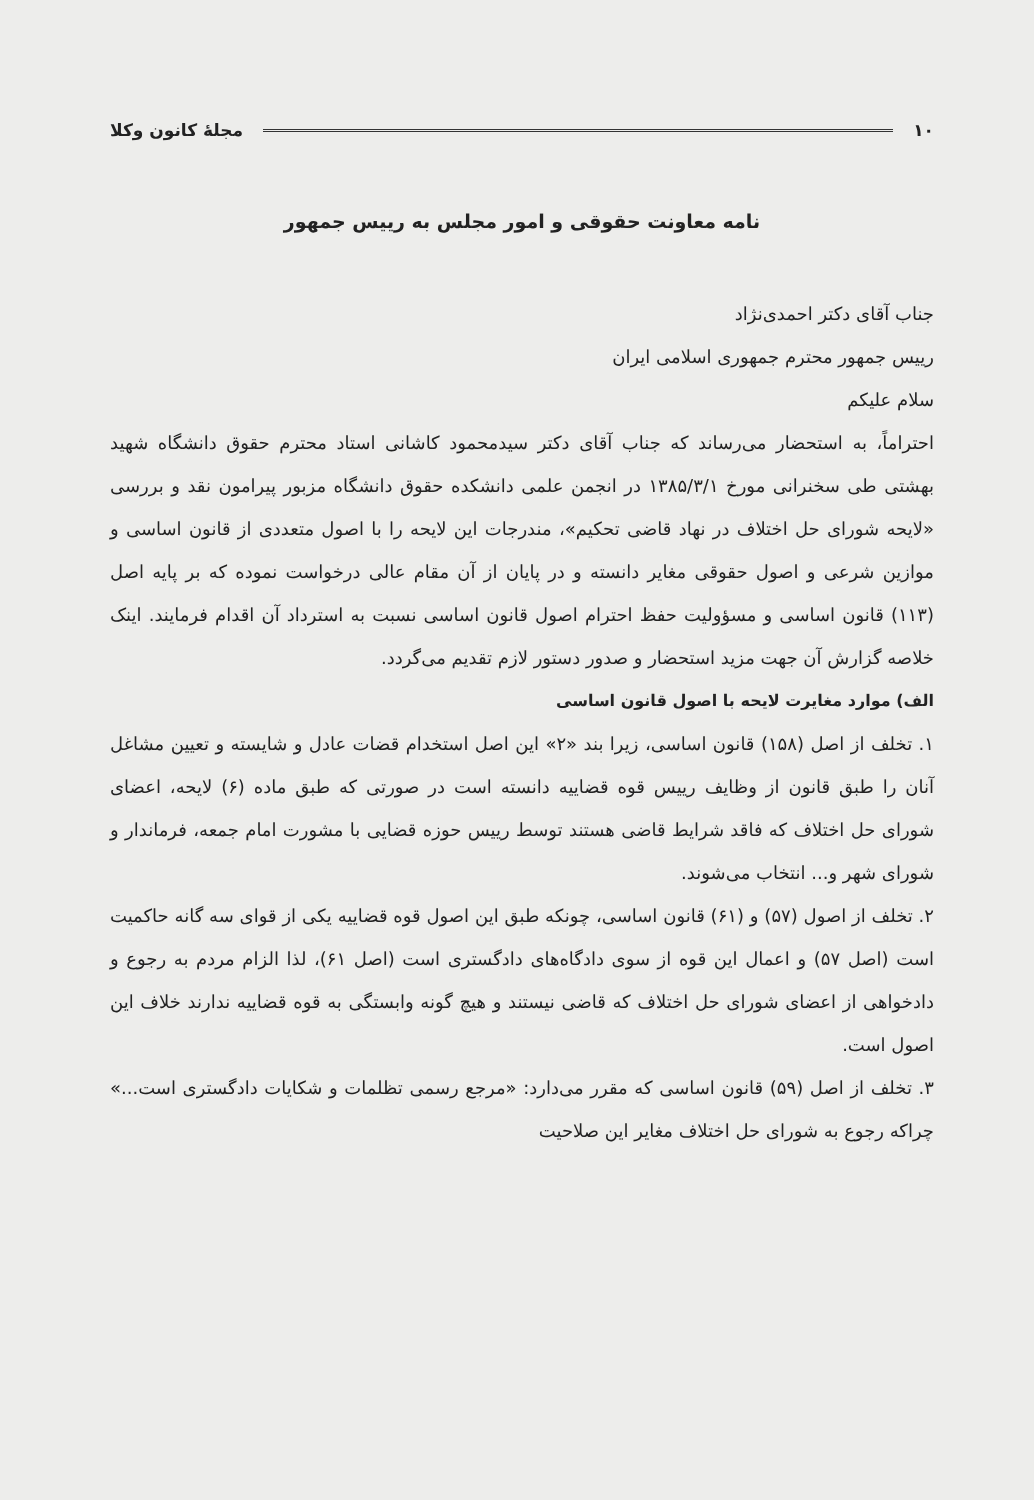۱۰ مجلهٔ کانون وکلا
نامه معاونت حقوقی و امور مجلس به رییس جمهور
جناب آقای دکتر احمدی‌نژاد
رییس جمهور محترم جمهوری اسلامی ایران
سلام علیکم
احتراماً، به استحضار می‌رساند که جناب آقای دکتر سیدمحمود کاشانی استاد محترم حقوق دانشگاه شهید بهشتی طی سخنرانی مورخ ۱۳۸۵/۳/۱ در انجمن علمی دانشکده حقوق دانشگاه مزبور پیرامون نقد و بررسی «لایحه شورای حل اختلاف در نهاد قاضی تحکیم»، مندرجات این لایحه را با اصول متعددی از قانون اساسی و موازین شرعی و اصول حقوقی مغایر دانسته و در پایان از آن مقام عالی درخواست نموده که بر پایه اصل (۱۱۳) قانون اساسی و مسؤولیت حفظ احترام اصول قانون اساسی نسبت به استرداد آن اقدام فرمایند. اینک خلاصه گزارش آن جهت مزید استحضار و صدور دستور لازم تقدیم می‌گردد.
الف) موارد مغایرت لایحه با اصول قانون اساسی
۱. تخلف از اصل (۱۵۸) قانون اساسی، زیرا بند «۲» این اصل استخدام قضات عادل و شایسته و تعیین مشاغل آنان را طبق قانون از وظایف رییس قوه قضاییه دانسته است در صورتی که طبق ماده (۶) لایحه، اعضای شورای حل اختلاف که فاقد شرایط قاضی هستند توسط رییس حوزه قضایی با مشورت امام جمعه، فرماندار و شورای شهر و... انتخاب می‌شوند.
۲. تخلف از اصول (۵۷) و (۶۱) قانون اساسی، چونکه طبق این اصول قوه قضاییه یکی از قوای سه گانه حاکمیت است (اصل ۵۷) و اعمال این قوه از سوی دادگاه‌های دادگستری است (اصل ۶۱)، لذا الزام مردم به رجوع و دادخواهی از اعضای شورای حل اختلاف که قاضی نیستند و هیچ گونه وابستگی به قوه قضاییه ندارند خلاف این اصول است.
۳. تخلف از اصل (۵۹) قانون اساسی که مقرر می‌دارد: «مرجع رسمی تظلمات و شکایات دادگستری است...» چراکه رجوع به شورای حل اختلاف مغایر این صلاحیت